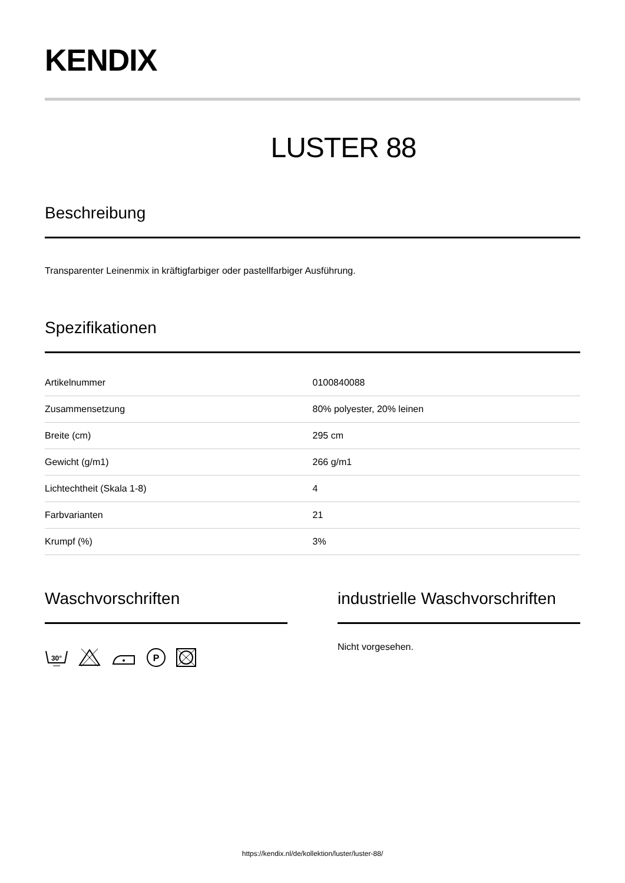KENDIX
LUSTER 88
Beschreibung
Transparenter Leinenmix in kräftigfarbiger oder pastellfarbiger Ausführung.
Spezifikationen
| Artikelnummer | 0100840088 |
| Zusammensetzung | 80% polyester, 20% leinen |
| Breite (cm) | 295 cm |
| Gewicht (g/m1) | 266 g/m1 |
| Lichtechtheit (Skala 1-8) | 4 |
| Farbvarianten | 21 |
| Krumpf (%) | 3% |
Waschvorschriften
30°
P
industrielle Waschvorschriften
Nicht vorgesehen.
https://kendix.nl/de/kollektion/luster/luster-88/